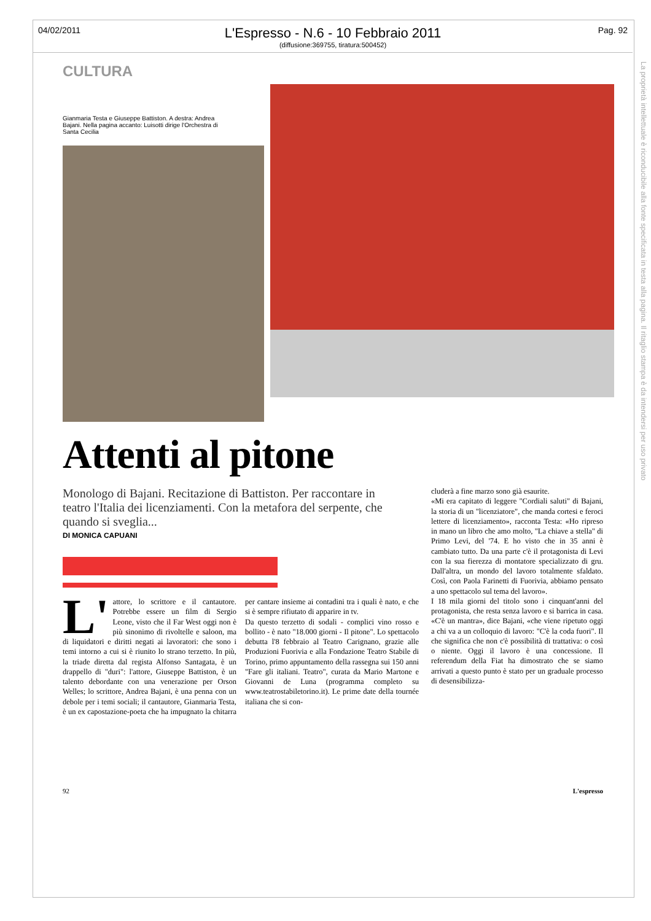04/02/2011 Pag. 92
L'Espresso - N.6 - 10 Febbraio 2011
(diffusione:369755, tiratura:500452)
La proprietà intellettuale è riconducibile alla fonte specificata in testa alla pagina. Il ritaglio stampa è da intendersi per uso privato
CULTURA
Gianmaria Testa e Giuseppe Battiston. A destra: Andrea Bajani. Nella pagina accanto: Luisotti dirige l'Orchestra di Santa Cecilia
Attenti al pitone
Monologo di Bajani. Recitazione di Battiston. Per raccontare in teatro l'Italia dei licenziamenti. Con la metafora del serpente, che quando si sveglia...
DI MONICA CAPUANI
L' attore, lo scrittore e il cantautore. Potrebbe essere un film di Sergio Leone, visto che il Far West oggi non è più sinonimo di rivoltelle e saloon, ma di liquidatori e diritti negati ai lavoratori: che sono i temi intorno a cui si è riunito lo strano terzetto. In più, la triade diretta dal regista Alfonso Santagata, è un drappello di "duri": l'attore, Giuseppe Battiston, è un talento debordante con una venerazione per Orson Welles; lo scrittore, Andrea Bajani, è una penna con un debole per i temi sociali; il cantautore, Gianmaria Testa, è un ex capostazione-poeta che ha impugnato la chitarra per cantare insieme ai contadini tra i quali è nato, e che si è sempre rifiutato di apparire in tv.
Da questo terzetto di sodali - complici vino rosso e bollito - è nato "18.000 giorni - Il pitone". Lo spettacolo debutta l'8 febbraio al Teatro Carignano, grazie alle Produzioni Fuorivia e alla Fondazione Teatro Stabile di Torino, primo appuntamento della rassegna sui 150 anni "Fare gli italiani. Teatro", curata da Mario Martone e Giovanni de Luna (programma completo su www.teatrostabiletorino.it). Le prime date della tournée italiana che si con-
cluderà a fine marzo sono già esaurite.
«Mi era capitato di leggere "Cordiali saluti" di Bajani, la storia di un "licenziatore", che manda cortesi e feroci lettere di licenziamento», racconta Testa: «Ho ripreso in mano un libro che amo molto, "La chiave a stella" di Primo Levi, del '74. E ho visto che in 35 anni è cambiato tutto. Da una parte c'è il protagonista di Levi con la sua fierezza di montatore specializzato di gru. Dall'altra, un mondo del lavoro totalmente sfaldato. Così, con Paola Farinetti di Fuorivia, abbiamo pensato a uno spettacolo sul tema del lavoro».
I 18 mila giorni del titolo sono i cinquant'anni del protagonista, che resta senza lavoro e si barrica in casa. «C'è un mantra», dice Bajani, «che viene ripetuto oggi a chi va a un colloquio di lavoro: "C'è la coda fuori". Il che significa che non c'è possibilità di trattativa: o così o niente. Oggi il lavoro è una concessione. Il referendum della Fiat ha dimostrato che se siamo arrivati a questo punto è stato per un graduale processo di desensibilizza-
92 L'espresso